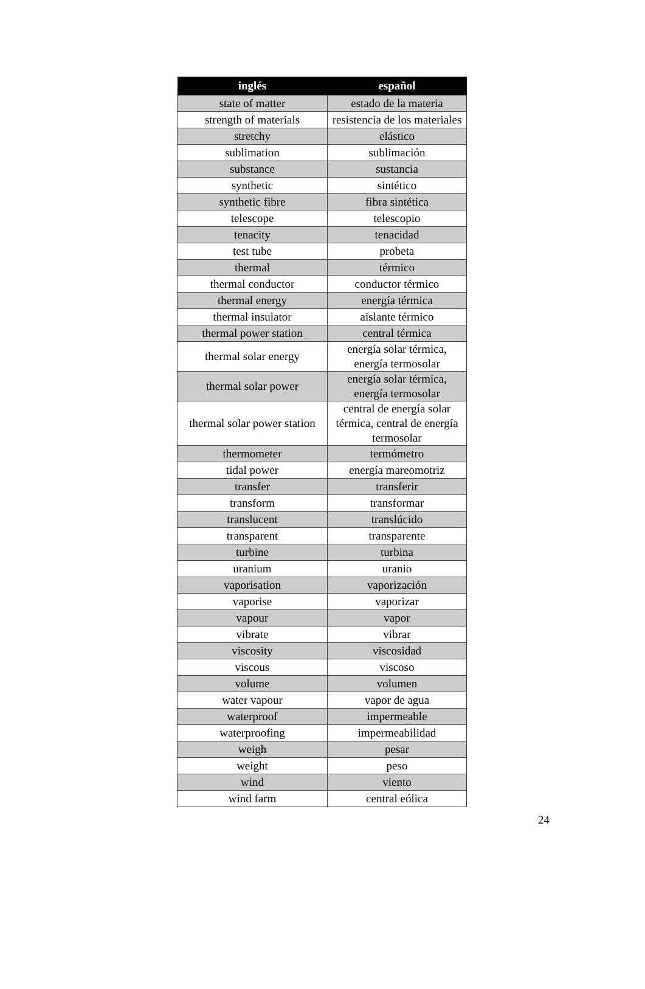| inglés | español |
| --- | --- |
| state of matter | estado de la materia |
| strength of materials | resistencia de los materiales |
| stretchy | elástico |
| sublimation | sublimación |
| substance | sustancia |
| synthetic | sintético |
| synthetic fibre | fibra sintética |
| telescope | telescopio |
| tenacity | tenacidad |
| test tube | probeta |
| thermal | térmico |
| thermal conductor | conductor térmico |
| thermal energy | energía térmica |
| thermal insulator | aislante térmico |
| thermal power station | central térmica |
| thermal solar energy | energía solar térmica, energía termosolar |
| thermal solar power | energía solar térmica, energía termosolar |
| thermal solar power station | central de energía solar térmica, central de energía termosolar |
| thermometer | termómetro |
| tidal power | energía mareomotriz |
| transfer | transferir |
| transform | transformar |
| translucent | translúcido |
| transparent | transparente |
| turbine | turbina |
| uranium | uranio |
| vaporisation | vaporización |
| vaporise | vaporizar |
| vapour | vapor |
| vibrate | vibrar |
| viscosity | viscosidad |
| viscous | viscoso |
| volume | volumen |
| water vapour | vapor de agua |
| waterproof | impermeable |
| waterproofing | impermeabilidad |
| weigh | pesar |
| weight | peso |
| wind | viento |
| wind farm | central eólica |
24